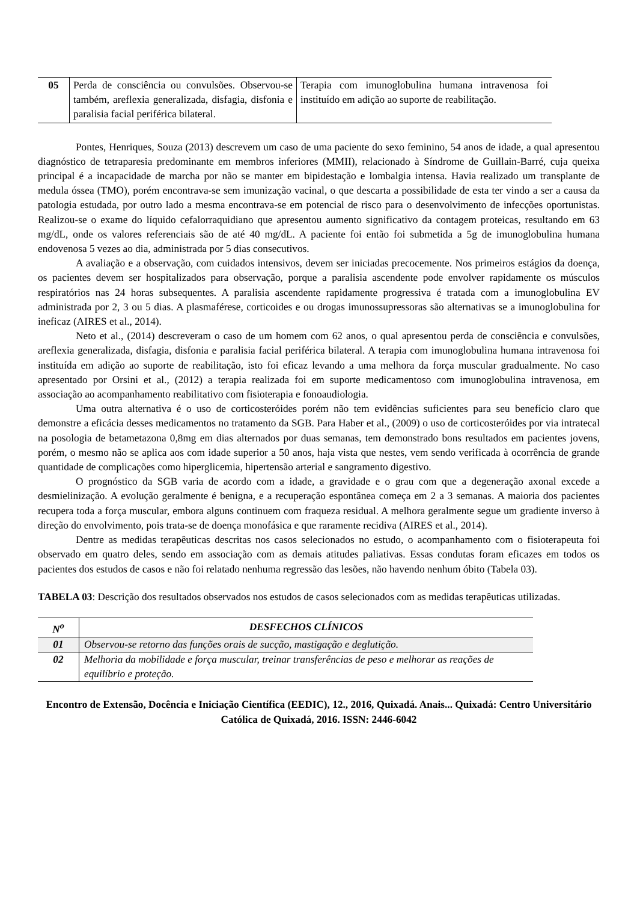| 05 | Perda de consciência ou convulsões. Observou-se também, areflexia generalizada, disfagia, disfonia e paralisia facial periférica bilateral. | Terapia com imunoglobulina humana intravenosa foi instituído em adição ao suporte de reabilitação. |
Pontes, Henriques, Souza (2013) descrevem um caso de uma paciente do sexo feminino, 54 anos de idade, a qual apresentou diagnóstico de tetraparesia predominante em membros inferiores (MMII), relacionado à Síndrome de Guillain-Barré, cuja queixa principal é a incapacidade de marcha por não se manter em bipidestação e lombalgia intensa. Havia realizado um transplante de medula óssea (TMO), porém encontrava-se sem imunização vacinal, o que descarta a possibilidade de esta ter vindo a ser a causa da patologia estudada, por outro lado a mesma encontrava-se em potencial de risco para o desenvolvimento de infecções oportunistas. Realizou-se o exame do líquido cefalorraquidiano que apresentou aumento significativo da contagem proteicas, resultando em 63 mg/dL, onde os valores referenciais são de até 40 mg/dL. A paciente foi então foi submetida a 5g de imunoglobulina humana endovenosa 5 vezes ao dia, administrada por 5 dias consecutivos.
A avaliação e a observação, com cuidados intensivos, devem ser iniciadas precocemente. Nos primeiros estágios da doença, os pacientes devem ser hospitalizados para observação, porque a paralisia ascendente pode envolver rapidamente os músculos respiratórios nas 24 horas subsequentes. A paralisia ascendente rapidamente progressiva é tratada com a imunoglobulina EV administrada por 2, 3 ou 5 dias. A plasmaférese, corticoides e ou drogas imunossupressoras são alternativas se a imunoglobulina for ineficaz (AIRES et al., 2014).
Neto et al., (2014) descreveram o caso de um homem com 62 anos, o qual apresentou perda de consciência e convulsões, areflexia generalizada, disfagia, disfonia e paralisia facial periférica bilateral. A terapia com imunoglobulina humana intravenosa foi instituída em adição ao suporte de reabilitação, isto foi eficaz levando a uma melhora da força muscular gradualmente. No caso apresentado por Orsini et al., (2012) a terapia realizada foi em suporte medicamentoso com imunoglobulina intravenosa, em associação ao acompanhamento reabilitativo com fisioterapia e fonoaudiologia.
Uma outra alternativa é o uso de corticosteróides porém não tem evidências suficientes para seu benefício claro que demonstre a eficácia desses medicamentos no tratamento da SGB. Para Haber et al., (2009) o uso de corticosteróides por via intratecal na posologia de betametazona 0,8mg em dias alternados por duas semanas, tem demonstrado bons resultados em pacientes jovens, porém, o mesmo não se aplica aos com idade superior a 50 anos, haja vista que nestes, vem sendo verificada à ocorrência de grande quantidade de complicações como hiperglicemia, hipertensão arterial e sangramento digestivo.
O prognóstico da SGB varia de acordo com a idade, a gravidade e o grau com que a degeneração axonal excede a desmielinização. A evolução geralmente é benigna, e a recuperação espontânea começa em 2 a 3 semanas. A maioria dos pacientes recupera toda a força muscular, embora alguns continuem com fraqueza residual. A melhora geralmente segue um gradiente inverso à direção do envolvimento, pois trata-se de doença monofásica e que raramente recidiva (AIRES et al., 2014).
Dentre as medidas terapêuticas descritas nos casos selecionados no estudo, o acompanhamento com o fisioterapeuta foi observado em quatro deles, sendo em associação com as demais atitudes paliativas. Essas condutas foram eficazes em todos os pacientes dos estudos de casos e não foi relatado nenhuma regressão das lesões, não havendo nenhum óbito (Tabela 03).
TABELA 03: Descrição dos resultados observados nos estudos de casos selecionados com as medidas terapêuticas utilizadas.
| N<sup>o</sup> | DESFECHOS CLÍNICOS |
| --- | --- |
| 01 | Observou-se retorno das funções orais de sucção, mastigação e deglutição. |
| 02 | Melhoria da mobilidade e força muscular, treinar transferências de peso e melhorar as reações de equilíbrio e proteção. |
Encontro de Extensão, Docência e Iniciação Científica (EEDIC), 12., 2016, Quixadá. Anais... Quixadá: Centro Universitário Católica de Quixadá, 2016. ISSN: 2446-6042